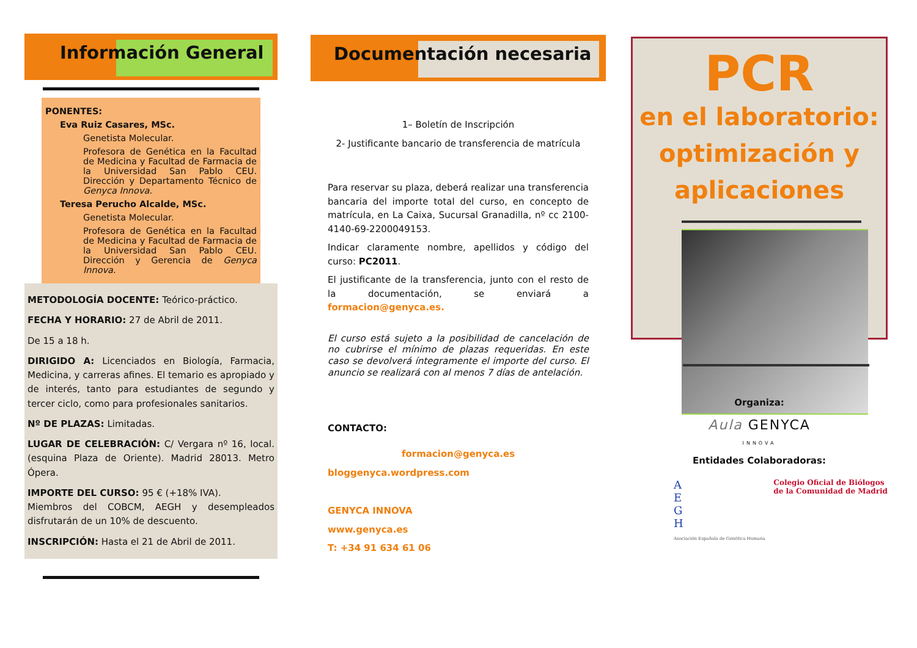Información General
PONENTES:
Eva Ruiz Casares, MSc.
Genetista Molecular.
Profesora de Genética en la Facultad de Medicina y Facultad de Farmacia de la Universidad San Pablo CEU. Dirección y Departamento Técnico de Genyca Innova.
Teresa Perucho Alcalde, MSc.
Genetista Molecular.
Profesora de Genética en la Facultad de Medicina y Facultad de Farmacia de la Universidad San Pablo CEU. Dirección y Gerencia de Genyca Innova.
METODOLOGÍA DOCENTE: Teórico-práctico.
FECHA Y HORARIO: 27 de Abril de 2011.
De 15 a 18 h.
DIRIGIDO A: Licenciados en Biología, Farmacia, Medicina, y carreras afines. El temario es apropiado y de interés, tanto para estudiantes de segundo y tercer ciclo, como para profesionales sanitarios.
Nº DE PLAZAS: Limitadas.
LUGAR DE CELEBRACIÓN: C/ Vergara nº 16, local. (esquina Plaza de Oriente). Madrid 28013. Metro Ópera.
IMPORTE DEL CURSO: 95 € (+18% IVA).
Miembros del COBCM, AEGH y desempleados disfrutarán de un 10% de descuento.
INSCRIPCIÓN: Hasta el 21 de Abril de 2011.
Documentación necesaria
1– Boletín de Inscripción
2- Justificante bancario de transferencia de matrícula
Para reservar su plaza, deberá realizar una transferencia bancaria del importe total del curso, en concepto de matrícula, en La Caixa, Sucursal Granadilla, nº cc 2100-4140-69-2200049153.
Indicar claramente nombre, apellidos y código del curso: PC2011.
El justificante de la transferencia, junto con el resto de la documentación, se enviará a formacion@genyca.es.
El curso está sujeto a la posibilidad de cancelación de no cubrirse el mínimo de plazas requeridas. En este caso se devolverá íntegramente el importe del curso. El anuncio se realizará con al menos 7 días de antelación.
CONTACTO:
formacion@genyca.es
bloggenyca.wordpress.com
GENYCA INNOVA
www.genyca.es
T: +34 91 634 61 06
PCR
en el laboratorio:
optimización y
aplicaciones
Organiza:
Aula GENYCA
INNOVA
Entidades Colaboradoras:
A
E
G
H
Asociación Española de Genética Humana
Colegio Oficial de Biólogos
de la Comunidad de Madrid